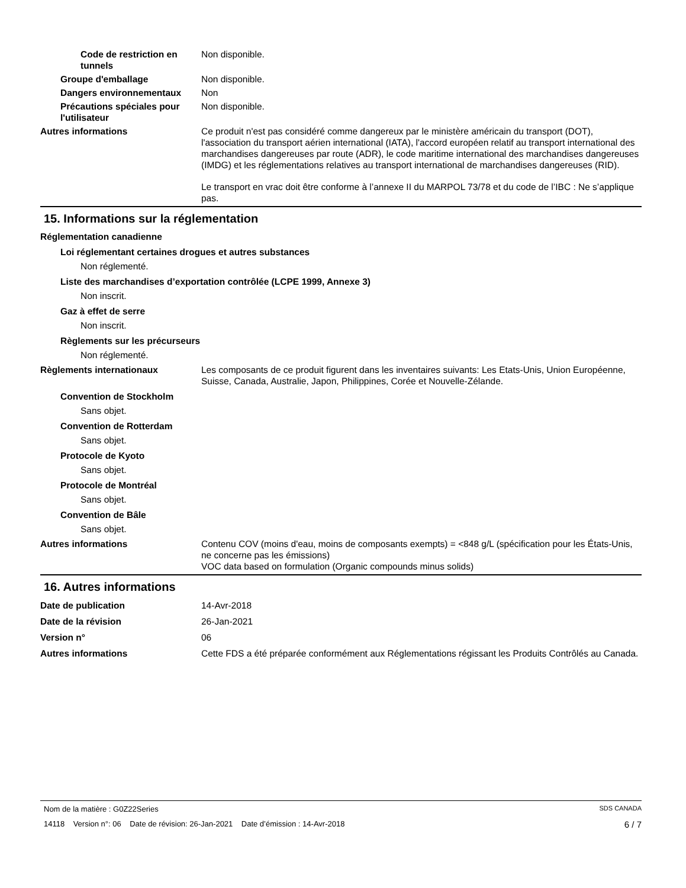Code de restriction en tunnels
Non disponible.
Groupe d'emballage Non disponible.
Dangers environnementaux Non
Précautions spéciales pour l'utilisateur
Non disponible.
Autres informations Ce produit n'est pas considéré comme dangereux par le ministère américain du transport (DOT), l'association du transport aérien international (IATA), l'accord européen relatif au transport international des marchandises dangereuses par route (ADR), le code maritime international des marchandises dangereuses (IMDG) et les réglementations relatives au transport international de marchandises dangereuses (RID).
Le transport en vrac doit être conforme à l’annexe II du MARPOL 73/78 et du code de l’IBC : Ne s’applique pas.
15. Informations sur la réglementation
Réglementation canadienne
Loi réglementant certaines drogues et autres substances
Non réglementé.
Liste des marchandises d’exportation contrôlée (LCPE 1999, Annexe 3)
Non inscrit.
Gaz à effet de serre
Non inscrit.
Règlements sur les précurseurs
Non réglementé.
Règlements internationaux Les composants de ce produit figurent dans les inventaires suivants: Les Etats-Unis, Union Européenne, Suisse, Canada, Australie, Japon, Philippines, Corée et Nouvelle-Zélande.
Convention de Stockholm
Sans objet.
Convention de Rotterdam
Sans objet.
Protocole de Kyoto
Sans objet.
Protocole de Montréal
Sans objet.
Convention de Bâle
Sans objet.
Autres informations Contenu COV (moins d'eau, moins de composants exempts) = <848 g/L (spécification pour les États-Unis, ne concerne pas les émissions)
VOC data based on formulation (Organic compounds minus solids)
16. Autres informations
Date de publication 14-Avr-2018
Date de la révision 26-Jan-2021
Version n° 06
Autres informations Cette FDS a été préparée conformément aux Réglementations régissant les Produits Contrôlés au Canada.
Nom de la matière : G0Z22Series SDS CANADA
14118 Version n°: 06 Date de révision: 26-Jan-2021 Date d’émission : 14-Avr-2018 6 / 7